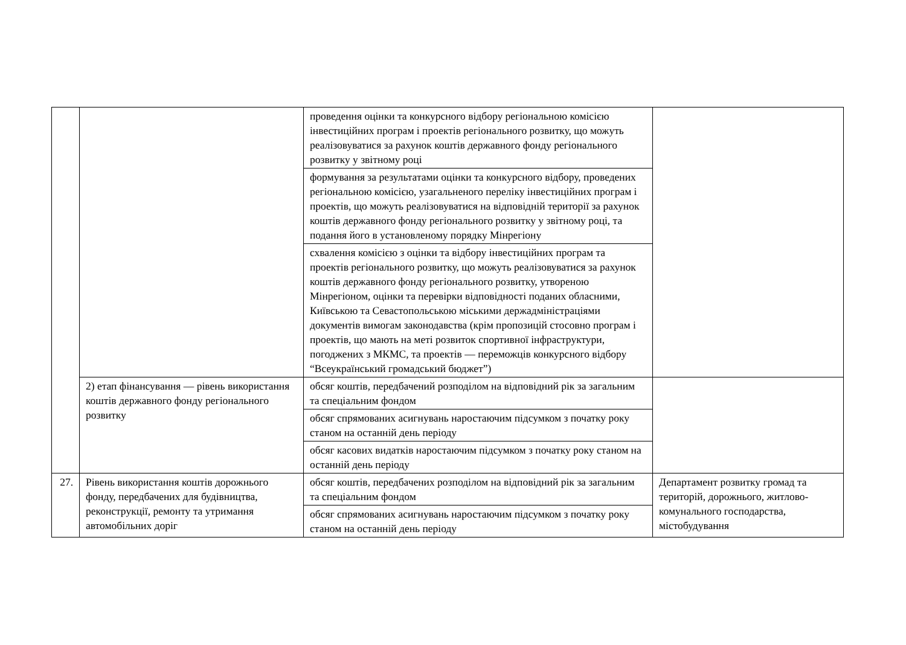| | | проведення оцінки та конкурсного відбору регіональною комісією інвестиційних програм і проектів регіонального розвитку, що можуть реалізовуватися за рахунок коштів державного фонду регіонального розвитку у звітному році | |
| | | формування за результатами оцінки та конкурсного відбору, проведених регіональною комісією, узагальненого переліку інвестиційних програм і проектів, що можуть реалізовуватися на відповідній території за рахунок коштів державного фонду регіонального розвитку у звітному році, та подання його в установленому порядку Мінрегіону | |
| | | схвалення комісією з оцінки та відбору інвестиційних програм та проектів регіонального розвитку, що можуть реалізовуватися за рахунок коштів державного фонду регіонального розвитку, утвореною Мінрегіоном, оцінки та перевірки відповідності поданих обласними, Київською та Севастопольською міськими держадміністраціями документів вимогам законодавства (крім пропозицій стосовно програм і проектів, що мають на меті розвиток спортивної інфраструктури, погоджених з МКМС, та проектів — переможців конкурсного відбору “Всеукраїнський громадський бюджет”) | |
| | 2) етап фінансування — рівень використання коштів державного фонду регіонального розвитку | обсяг коштів, передбачений розподілом на відповідний рік за загальним та спеціальним фондом | |
| | | обсяг спрямованих асигнувань наростаючим підсумком з початку року станом на останній день періоду | |
| | | обсяг касових видатків наростаючим підсумком з початку року станом на останній день періоду | |
| 27. | Рівень використання коштів дорожнього фонду, передбачених для будівництва, реконструкції, ремонту та утримання автомобільних доріг | обсяг коштів, передбачених розподілом на відповідний рік за загальним та спеціальним фондом | Департамент розвитку громад та територій, дорожнього, житлово-комунального господарства, містобудування |
| | | обсяг спрямованих асигнувань наростаючим підсумком з початку року станом на останній день періоду | |